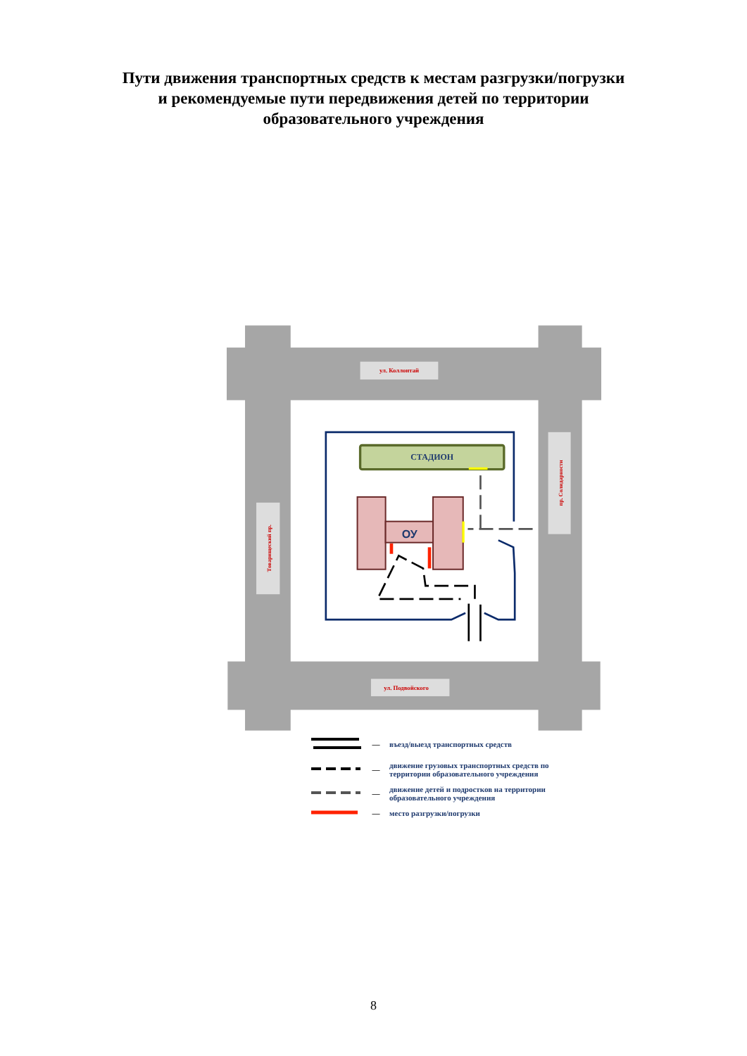Пути движения транспортных средств к местам разгрузки/погрузки
и рекомендуемые пути передвижения детей по территории
образовательного учреждения
ул. Коллонтай
ул. Подвойского
Товарищеский пр.
пр. Солидарности
СТАДИОН
ОУ
— въезд/выезд транспортных средств
— движение грузовых транспортных средств по территории образовательного учреждения
— движение детей и подростков на территории образовательного учреждения
— место разгрузки/погрузки
8